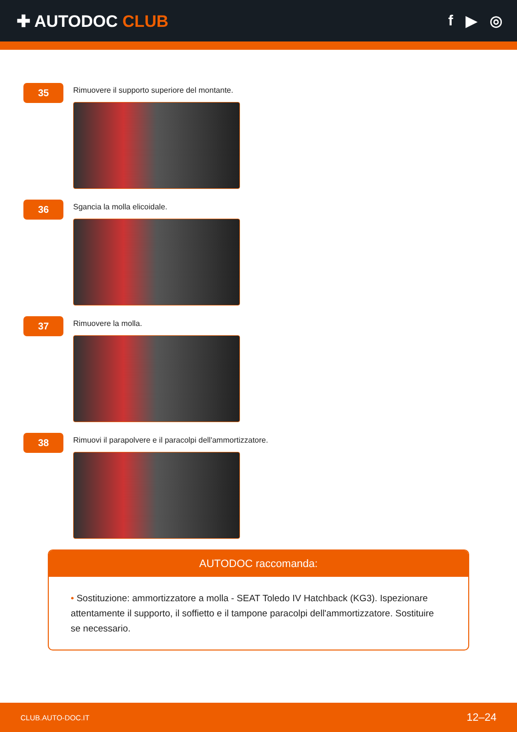✚ AUTODOC CLUB f ▶ ◎
35
Rimuovere il supporto superiore del montante.
36
Sgancia la molla elicoidale.
37
Rimuovere la molla.
38
Rimuovi il parapolvere e il paracolpi dell'ammortizzatore.
AUTODOC raccomanda:
• Sostituzione: ammortizzatore a molla - SEAT Toledo IV Hatchback (KG3). Ispezionare attentamente il supporto, il soffietto e il tampone paracolpi dell'ammortizzatore. Sostituire se necessario.
CLUB.AUTO-DOC.IT 12–24